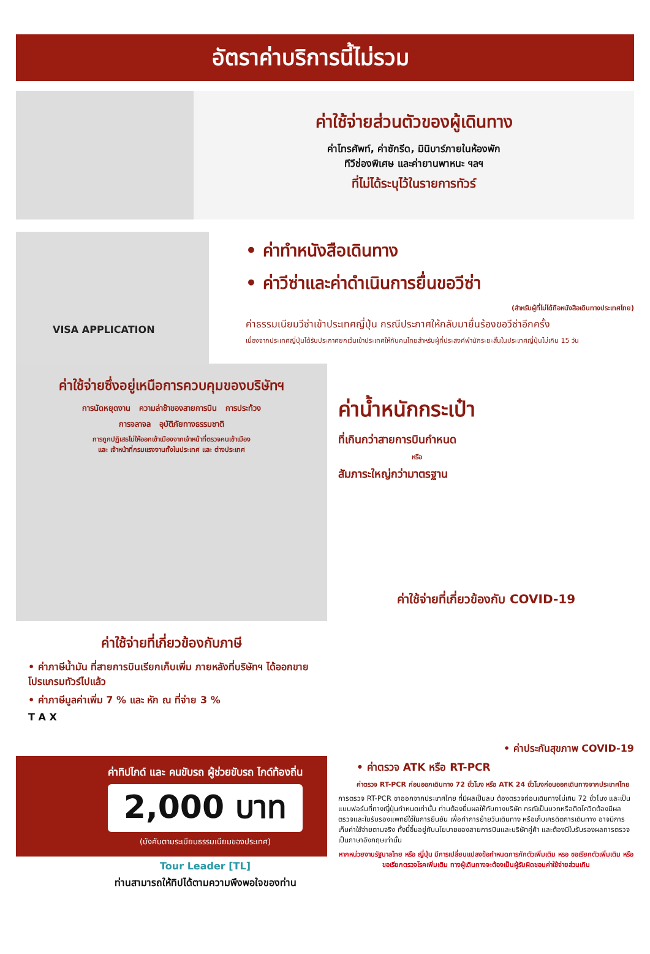อัตราค่าบริการนี้ไม่รวม
ค่าใช้จ่ายส่วนตัวของผู้เดินทาง
ค่าโทรศัพท์, ค่าซักรีด, มินิบาร์ภายในห้องพัก
ทีวีช่องพิเศษ และค่ายานพาหนะ ฯลฯ
ที่ไม่ได้ระบุไว้ในรายการทัวร์
VISA APPLICATION
• ค่าทำหนังสือเดินทาง
• ค่าวีซ่าและค่าดำเนินการยื่นขอวีซ่า
(สำหรับผู้ที่ไม่ได้ถือหนังสือเดินทางประเทศไทย)
ค่าธรรมเนียมวีซ่าเข้าประเทศญี่ปุ่น กรณีประกาศให้กลับมายื่นร้องขอวีซ่าอีกครั้ง
เนื่องจากประเทศญี่ปุ่นได้รับประกาศยกเว้นเข้าประเทศให้กับคนไทยสำหรับผู้ที่ประสงค์พำนักระยะสั้นในประเทศญี่ปุ่นไม่เกิน 15 วัน
ค่าใช้จ่ายซึ่งอยู่เหนือการควบคุมของบริษัทฯ
การนัดหยุดงาน ความล่าช้าของสายการบิน การประท้วง
การจลาจล อุบัติภัยทางธรรมชาติ
การถูกปฏิเสธไม่ให้ออกเข้าเมืองจากเจ้าหน้าที่ตรวจคนเข้าเมือง
และ เจ้าหน้าที่กรมแรงงานทั้งในประเทศ และ ต่างประเทศ
ค่าใช้จ่ายที่เกี่ยวข้องกับภาษี
• ค่าภาษีน้ำมัน ที่สายการบินเรียกเก็บเพิ่ม ภายหลังที่บริษัทฯ ได้ออกขายโปรแกรมทัวร์ไปแล้ว
• ค่าภาษีมูลค่าเพิ่ม 7 % และ หัก ณ ที่จ่าย 3 %
T A X
ค่าทิปไกด์ และ คนขับรถ ผู้ช่วยขับรถ ไกด์ท้องถิ่น
2,000 บาท
(บังคับตามระเบียบธรรมเนียมของประเทศ)
Tour Leader [TL]
ท่านสามารถให้ทิปได้ตามความพึงพอใจของท่าน
ค่าน้ำหนักกระเป๋า
ที่เกินกว่าสายการบินกำหนด
หรือ
สัมภาระใหญ่กว่ามาตรฐาน
ค่าใช้จ่ายที่เกี่ยวข้องกับ COVID-19
• ค่าประกันสุขภาพ COVID-19
• ค่าตรวจ ATK หรือ RT-PCR
ค่าตรวจ RT-PCR ก่อนออกเดินทาง 72 ชั่วโมง หรือ ATK 24 ชั่วโมงก่อนออกเดินทางจากประเทศไทย
การตรวจ RT-PCR ขาออกจากประเทศไทย ที่มีผลเป็นลบ ต้องตรวจก่อนเดินทางไม่เกิน 72 ชั่วโมง และเป็นแบบฟอร์มที่ทางญี่ปุ่นกำหนดเท่านั้น ท่านต้องยื่นผลให้กับทางบริษัท กรณีเป็นบวกหรือติดโควิดต้องมีผลตรวจและใบรับรองแพทย์ใช้ในการยืนยัน เพื่อทำการย้ายวันเดินทาง หรือเก็บเครดิตการเดินทาง อาจมีการเก็บค่าใช้จ่ายตามจริง ทั้งนี้ขึ้นอยู่กับนโยบายของสายการบินและบริษัทคู่ค้า และต้องมีใบรับรองผลการตรวจเป็นภาษาอังกฤษเท่านั้น
หากหน่วยงานรัฐบาลไทย หรือ ญี่ปุ่น มีการเปลี่ยนแปลงข้อกำหนดการกักตัวเพิ่มเติม หรอ ขอเรียกตัวเพิ่มเติม หรือ ขอเรียกตรวจโรคเพิ่มเติม ทางผู้เดินทางจะต้องเป็นผู้รับผิดชอบค่าใช้จ่ายส่วนเกิน